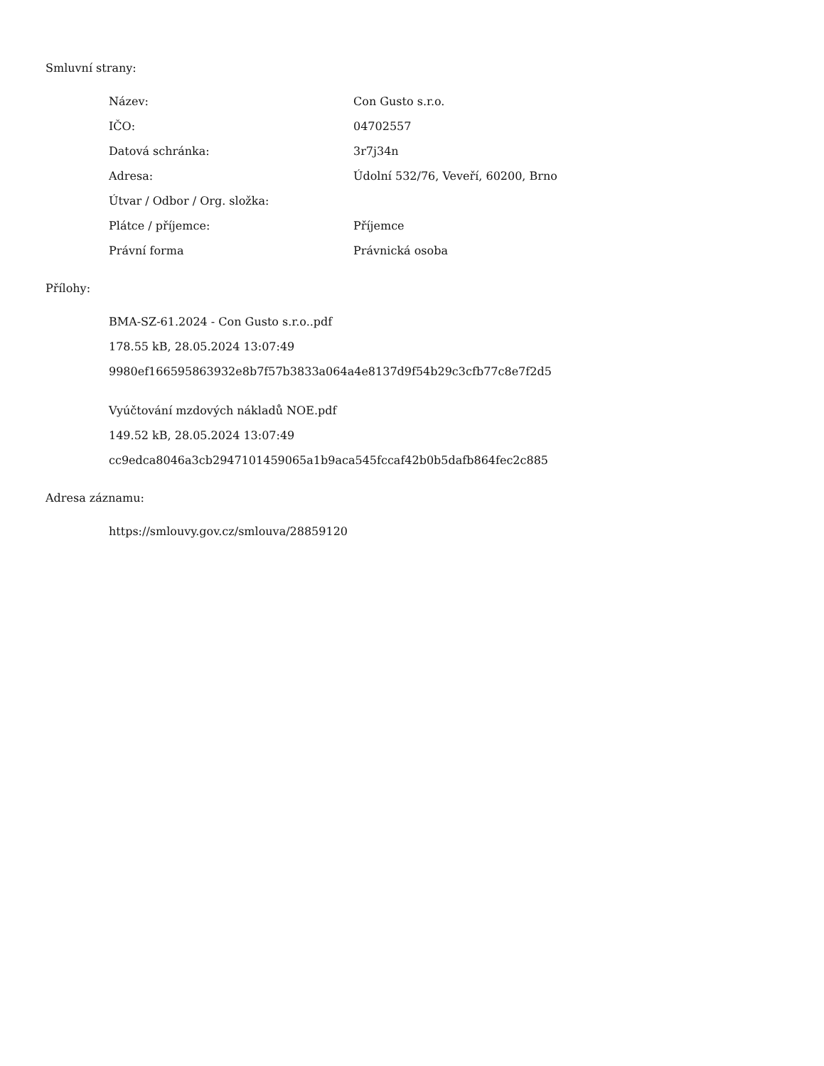Smluvní strany:
| Název: | Con Gusto s.r.o. |
| IČO: | 04702557 |
| Datová schránka: | 3r7j34n |
| Adresa: | Údolní 532/76, Veveří, 60200, Brno |
| Útvar / Odbor / Org. složka: | |
| Plátce / příjemce: | Příjemce |
| Právní forma | Právnická osoba |
Přílohy:
BMA-SZ-61.2024 - Con Gusto s.r.o..pdf
178.55 kB, 28.05.2024 13:07:49
9980ef166595863932e8b7f57b3833a064a4e8137d9f54b29c3cfb77c8e7f2d5
Vyúčtování mzdových nákladů NOE.pdf
149.52 kB, 28.05.2024 13:07:49
cc9edca8046a3cb2947101459065a1b9aca545fccaf42b0b5dafb864fec2c885
Adresa záznamu:
https://smlouvy.gov.cz/smlouva/28859120